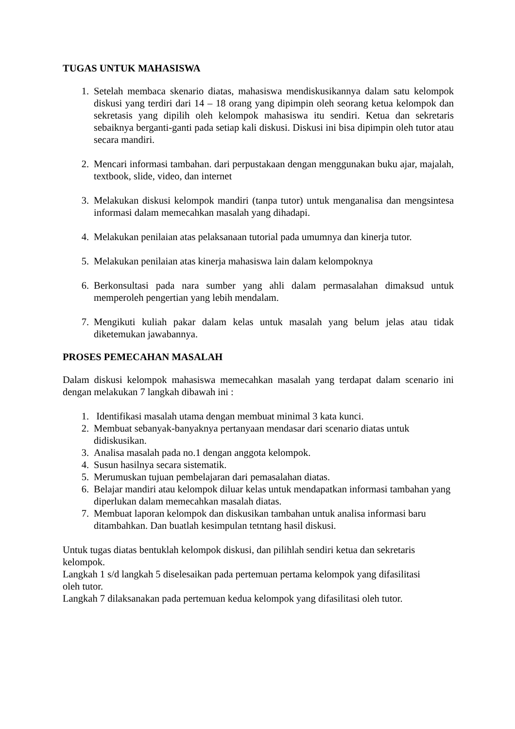TUGAS UNTUK MAHASISWA
1. Setelah membaca skenario diatas, mahasiswa mendiskusikannya dalam satu kelompok diskusi yang terdiri dari 14 – 18 orang yang dipimpin oleh seorang ketua kelompok dan sekretasis yang dipilih oleh kelompok mahasiswa itu sendiri. Ketua dan sekretaris sebaiknya berganti-ganti pada setiap kali diskusi. Diskusi ini bisa dipimpin oleh tutor atau secara mandiri.
2. Mencari informasi tambahan. dari perpustakaan dengan menggunakan buku ajar, majalah, textbook, slide, video, dan internet
3. Melakukan diskusi kelompok mandiri (tanpa tutor) untuk menganalisa dan mengsintesa informasi dalam memecahkan masalah yang dihadapi.
4. Melakukan penilaian atas pelaksanaan tutorial pada umumnya dan kinerja tutor.
5. Melakukan penilaian atas kinerja mahasiswa lain dalam kelompoknya
6. Berkonsultasi pada nara sumber yang ahli dalam permasalahan dimaksud untuk memperoleh pengertian yang lebih mendalam.
7. Mengikuti kuliah pakar dalam kelas untuk masalah yang belum jelas atau tidak diketemukan jawabannya.
PROSES PEMECAHAN MASALAH
Dalam diskusi kelompok mahasiswa memecahkan masalah yang terdapat dalam scenario ini dengan melakukan 7 langkah dibawah ini :
1. Identifikasi masalah utama dengan membuat minimal 3 kata kunci.
2. Membuat sebanyak-banyaknya pertanyaan mendasar dari scenario diatas untuk didiskusikan.
3. Analisa masalah pada no.1 dengan anggota kelompok.
4. Susun hasilnya secara sistematik.
5. Merumuskan tujuan pembelajaran dari pemasalahan diatas.
6. Belajar mandiri atau kelompok diluar kelas untuk mendapatkan informasi tambahan yang diperlukan dalam memecahkan masalah diatas.
7. Membuat laporan kelompok dan diskusikan tambahan untuk analisa informasi baru ditambahkan. Dan buatlah kesimpulan tetntang hasil diskusi.
Untuk tugas diatas bentuklah kelompok diskusi, dan pilihlah sendiri ketua dan sekretaris kelompok.
Langkah 1 s/d langkah 5 diselesaikan pada pertemuan pertama kelompok yang difasilitasi oleh tutor.
Langkah 7 dilaksanakan pada pertemuan kedua kelompok yang difasilitasi oleh tutor.